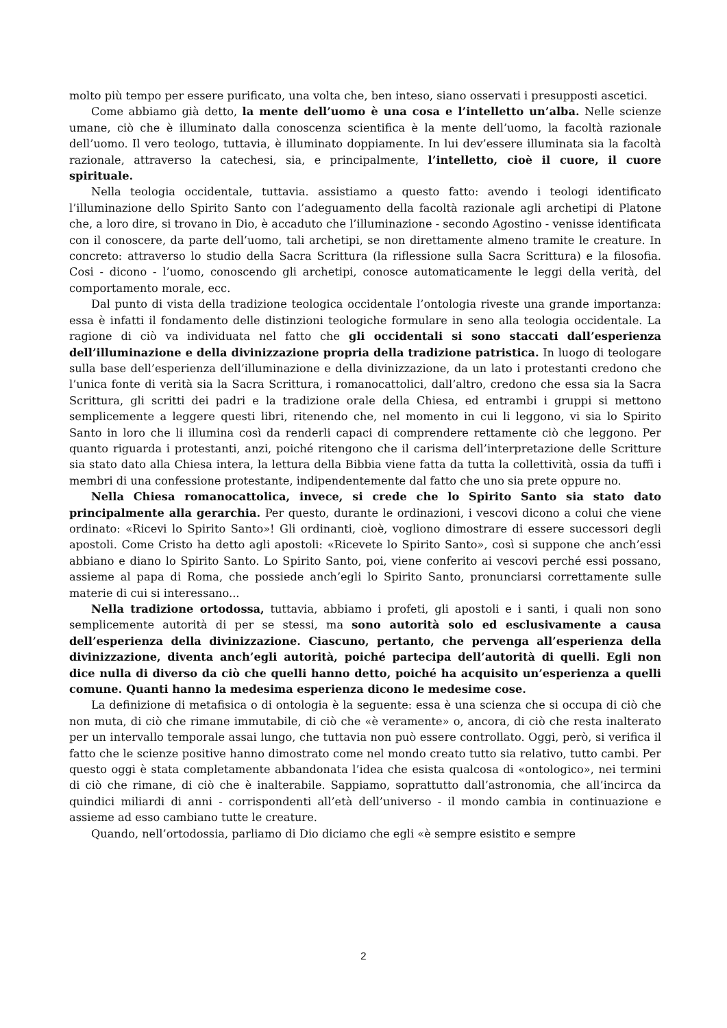molto più tempo per essere purificato, una volta che, ben inteso, siano osservati i presupposti ascetici.
Come abbiamo già detto, la mente dell’uomo è una cosa e l’intelletto un’alba. Nelle scienze umane, ciò che è illuminato dalla conoscenza scientifica è la mente dell’uomo, la facoltà razionale dell’uomo. Il vero teologo, tuttavia, è illuminato doppiamente. In lui dev’essere illuminata sia la facoltà razionale, attraverso la catechesi, sia, e principalmente, l’intelletto, cioè il cuore, il cuore spirituale.
Nella teologia occidentale, tuttavia. assistiamo a questo fatto: avendo i teologi identificato l’illuminazione dello Spirito Santo con l’adeguamento della facoltà razionale agli archetipi di Platone che, a loro dire, si trovano in Dio, è accaduto che l’illuminazione - secondo Agostino - venisse identificata con il conoscere, da parte dell’uomo, tali archetipi, se non direttamente almeno tramite le creature. In concreto: attraverso lo studio della Sacra Scrittura (la riflessione sulla Sacra Scrittura) e la filosofia. Cosi - dicono - l’uomo, conoscendo gli archetipi, conosce automaticamente le leggi della verità, del comportamento morale, ecc.
Dal punto di vista della tradizione teologica occidentale l’ontologia riveste una grande importanza: essa è infatti il fondamento delle distinzioni teologiche formulare in seno alla teologia occidentale. La ragione di ciò va individuata nel fatto che gli occidentali si sono staccati dall’esperienza dell’illuminazione e della divinizzazione propria della tradizione patristica. In luogo di teologare sulla base dell’esperienza dell’illuminazione e della divinizzazione, da un lato i protestanti credono che l’unica fonte di verità sia la Sacra Scrittura, i romanocattolici, dall’altro, credono che essa sia la Sacra Scrittura, gli scritti dei padri e la tradizione orale della Chiesa, ed entrambi i gruppi si mettono semplicemente a leggere questi libri, ritenendo che, nel momento in cui li leggono, vi sia lo Spirito Santo in loro che li illumina così da renderli capaci di comprendere rettamente ciò che leggono. Per quanto riguarda i protestanti, anzi, poiché ritengono che il carisma dell’interpretazione delle Scritture sia stato dato alla Chiesa intera, la lettura della Bibbia viene fatta da tutta la collettività, ossia da tuffi i membri di una confessione protestante, indipendentemente dal fatto che uno sia prete oppure no.
Nella Chiesa romanocattolica, invece, si crede che lo Spirito Santo sia stato dato principalmente alla gerarchia. Per questo, durante le ordinazioni, i vescovi dicono a colui che viene ordinato: «Ricevi lo Spirito Santo»! Gli ordinanti, cioè, vogliono dimostrare di essere successori degli apostoli. Come Cristo ha detto agli apostoli: «Ricevete lo Spirito Santo», così si suppone che anch’essi abbiano e diano lo Spirito Santo. Lo Spirito Santo, poi, viene conferito ai vescovi perché essi possano, assieme al papa di Roma, che possiede anch’egli lo Spirito Santo, pronunciarsi correttamente sulle materie di cui si interessano...
Nella tradizione ortodossa, tuttavia, abbiamo i profeti, gli apostoli e i santi, i quali non sono semplicemente autorità di per se stessi, ma sono autorità solo ed esclusivamente a causa dell’esperienza della divinizzazione. Ciascuno, pertanto, che pervenga all’esperienza della divinizzazione, diventa anch’egli autorità, poiché partecipa dell’autorità di quelli. Egli non dice nulla di diverso da ciò che quelli hanno detto, poiché ha acquisito un’esperienza a quelli comune. Quanti hanno la medesima esperienza dicono le medesime cose.
La definizione di metafisica o di ontologia è la seguente: essa è una scienza che si occupa di ciò che non muta, di ciò che rimane immutabile, di ciò che «è veramente» o, ancora, di ciò che resta inalterato per un intervallo temporale assai lungo, che tuttavia non può essere controllato. Oggi, però, si verifica il fatto che le scienze positive hanno dimostrato come nel mondo creato tutto sia relativo, tutto cambi. Per questo oggi è stata completamente abbandonata l’idea che esista qualcosa di «ontologico», nei termini di ciò che rimane, di ciò che è inalterabile. Sappiamo, soprattutto dall’astronomia, che all’incirca da quindici miliardi di anni - corrispondenti all’età dell’universo - il mondo cambia in continuazione e assieme ad esso cambiano tutte le creature.
Quando, nell’ortodossia, parliamo di Dio diciamo che egli «è sempre esistito e sempre
2